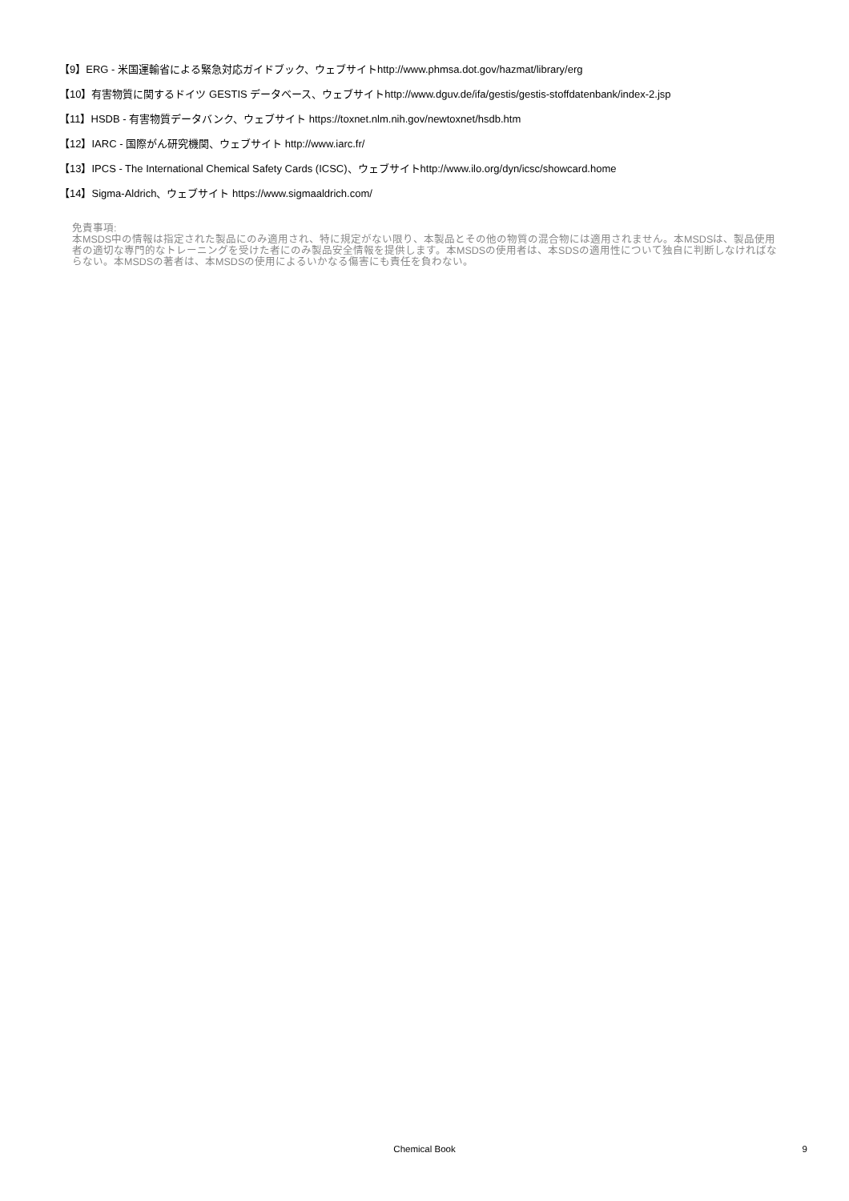【9】ERG - 米国運輸省による緊急対応ガイドブック、ウェブサイトhttp://www.phmsa.dot.gov/hazmat/library/erg
【10】有害物質に関するドイツ GESTIS データベース、ウェブサイトhttp://www.dguv.de/ifa/gestis/gestis-stoffdatenbank/index-2.jsp
【11】HSDB - 有害物質データバンク、ウェブサイト https://toxnet.nlm.nih.gov/newtoxnet/hsdb.htm
【12】IARC - 国際がん研究機関、ウェブサイト http://www.iarc.fr/
【13】IPCS - The International Chemical Safety Cards (ICSC)、ウェブサイトhttp://www.ilo.org/dyn/icsc/showcard.home
【14】Sigma-Aldrich、ウェブサイト https://www.sigmaaldrich.com/
免責事項:
本MSDS中の情報は指定された製品にのみ適用され、特に規定がない限り、本製品とその他の物質の混合物には適用されません。本MSDSは、製品使用者の適切な専門的なトレーニングを受けた者にのみ製品安全情報を提供します。本MSDSの使用者は、本SDSの適用性について独自に判断しなければならない。本MSDSの著者は、本MSDSの使用によるいかなる傷害にも責任を負わない。
Chemical Book
9